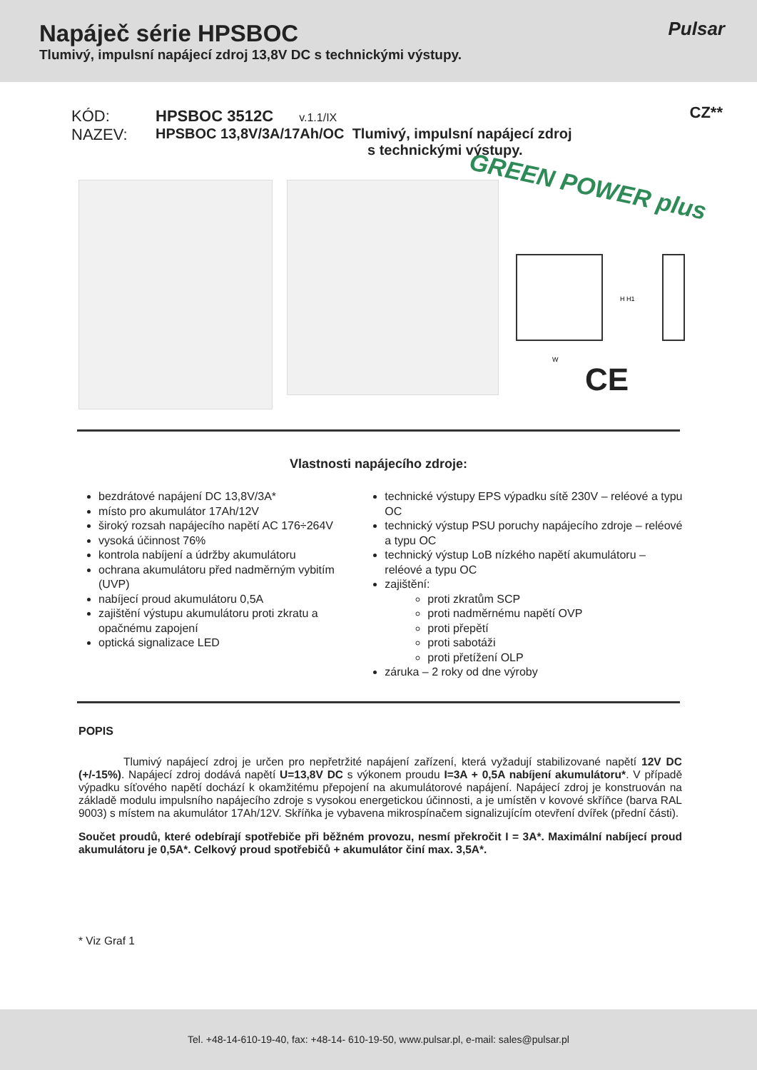Napáječ série HPSBOC
Tlumivý, impulsní napájecí zdroj 13,8V DC s technickými výstupy.
Pulsar
CZ**
KÓD: HPSBOC 3512C v.1.1/IX
NAZEV: HPSBOC 13,8V/3A/17Ah/OC Tlumivý, impulsní napájecí zdroj
s technickými výstupy.
H H1
W
GREEN POWER plus
CE
Vlastnosti napájecího zdroje:
bezdrátové napájení DC 13,8V/3A*
místo pro akumulátor 17Ah/12V
široký rozsah napájecího napětí AC 176÷264V
vysoká účinnost 76%
kontrola nabíjení a údržby akumulátoru
ochrana akumulátoru před nadměrným vybitím (UVP)
nabíjecí proud akumulátoru 0,5A
zajištění výstupu akumulátoru proti zkratu a opačnému zapojení
optická signalizace LED
technické výstupy EPS výpadku sítě 230V – reléové a typu OC
technický výstup PSU poruchy napájecího zdroje – reléové a typu OC
technický výstup LoB nízkého napětí akumulátoru – reléové a typu OC
zajištění:
proti zkratům SCP
proti nadměrnému napětí OVP
proti přepětí
proti sabotáži
proti přetížení OLP
záruka – 2 roky od dne výroby
POPIS
Tlumivý napájecí zdroj je určen pro nepřetržité napájení zařízení, která vyžadují stabilizované napětí 12V DC (+/-15%). Napájecí zdroj dodává napětí U=13,8V DC s výkonem proudu I=3A + 0,5A nabíjení akumulátoru*. V případě výpadku síťového napětí dochází k okamžitému přepojení na akumulátorové napájení. Napájecí zdroj je konstruován na základě modulu impulsního napájecího zdroje s vysokou energetickou účinnosti, a je umístěn v kovové skříňce (barva RAL 9003) s místem na akumulátor 17Ah/12V. Skříňka je vybavena mikrospínačem signalizujícím otevření dvířek (přední části).
Součet proudů, které odebírají spotřebiče při běžném provozu, nesmí překročit I = 3A*. Maximální nabíjecí proud akumulátoru je 0,5A*. Celkový proud spotřebičů + akumulátor činí max. 3,5A*.
* Viz Graf 1
Tel. +48-14-610-19-40, fax: +48-14- 610-19-50, www.pulsar.pl, e-mail: sales@pulsar.pl